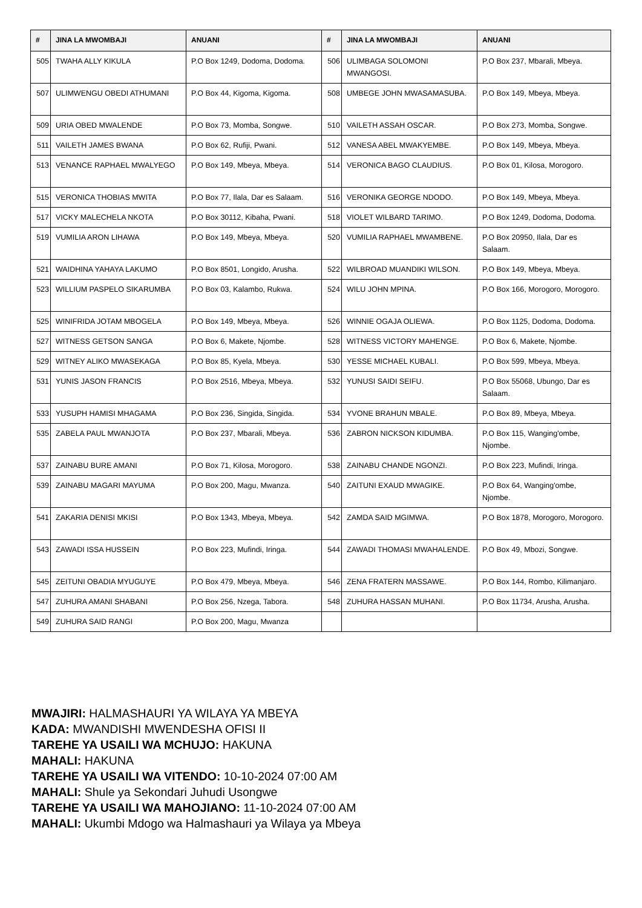| # | JINA LA MWOMBAJI | ANUANI | # | JINA LA MWOMBAJI | ANUANI |
| --- | --- | --- | --- | --- | --- |
| 505 | TWAHA ALLY KIKULA | P.O Box 1249, Dodoma, Dodoma. | 506 | ULIMBAGA SOLOMONI MWANGOSI. | P.O Box 237, Mbarali, Mbeya. |
| 507 | ULIMWENGU OBEDI ATHUMANI | P.O Box 44, Kigoma, Kigoma. | 508 | UMBEGE JOHN MWASAMASUBA. | P.O Box 149, Mbeya, Mbeya. |
| 509 | URIA OBED MWALENDE | P.O Box 73, Momba, Songwe. | 510 | VAILETH ASSAH OSCAR. | P.O Box 273, Momba, Songwe. |
| 511 | VAILETH JAMES BWANA | P.O Box 62, Rufiji, Pwani. | 512 | VANESA ABEL MWAKYEMBE. | P.O Box 149, Mbeya, Mbeya. |
| 513 | VENANCE RAPHAEL MWALYEGO | P.O Box 149, Mbeya, Mbeya. | 514 | VERONICA BAGO CLAUDIUS. | P.O Box 01, Kilosa, Morogoro. |
| 515 | VERONICA THOBIAS MWITA | P.O Box 77, Ilala, Dar es Salaam. | 516 | VERONIKA GEORGE NDODO. | P.O Box 149, Mbeya, Mbeya. |
| 517 | VICKY MALECHELA NKOTA | P.O Box 30112, Kibaha, Pwani. | 518 | VIOLET WILBARD TARIMO. | P.O Box 1249, Dodoma, Dodoma. |
| 519 | VUMILIA ARON LIHAWA | P.O Box 149, Mbeya, Mbeya. | 520 | VUMILIA RAPHAEL MWAMBENE. | P.O Box 20950, Ilala, Dar es Salaam. |
| 521 | WAIDHINA YAHAYA LAKUMO | P.O Box 8501, Longido, Arusha. | 522 | WILBROAD MUANDIKI WILSON. | P.O Box 149, Mbeya, Mbeya. |
| 523 | WILLIUM PASPELO SIKARUMBA | P.O Box 03, Kalambo, Rukwa. | 524 | WILU JOHN MPINA. | P.O Box 166, Morogoro, Morogoro. |
| 525 | WINIFRIDA JOTAM MBOGELA | P.O Box 149, Mbeya, Mbeya. | 526 | WINNIE OGAJA OLIEWA. | P.O Box 1125, Dodoma, Dodoma. |
| 527 | WITNESS GETSON SANGA | P.O Box 6, Makete, Njombe. | 528 | WITNESS VICTORY MAHENGE. | P.O Box 6, Makete, Njombe. |
| 529 | WITNEY ALIKO MWASEKAGA | P.O Box 85, Kyela, Mbeya. | 530 | YESSE MICHAEL KUBALI. | P.O Box 599, Mbeya, Mbeya. |
| 531 | YUNIS JASON FRANCIS | P.O Box 2516, Mbeya, Mbeya. | 532 | YUNUSI SAIDI SEIFU. | P.O Box 55068, Ubungo, Dar es Salaam. |
| 533 | YUSUPH HAMISI MHAGAMA | P.O Box 236, Singida, Singida. | 534 | YVONE BRAHUN MBALE. | P.O Box 89, Mbeya, Mbeya. |
| 535 | ZABELA PAUL MWANJOTA | P.O Box 237, Mbarali, Mbeya. | 536 | ZABRON NICKSON KIDUMBA. | P.O Box 115, Wanging'ombe, Njombe. |
| 537 | ZAINABU BURE AMANI | P.O Box 71, Kilosa, Morogoro. | 538 | ZAINABU CHANDE NGONZI. | P.O Box 223, Mufindi, Iringa. |
| 539 | ZAINABU MAGARI MAYUMA | P.O Box 200, Magu, Mwanza. | 540 | ZAITUNI EXAUD MWAGIKE. | P.O Box 64, Wanging'ombe, Njombe. |
| 541 | ZAKARIA DENISI MKISI | P.O Box 1343, Mbeya, Mbeya. | 542 | ZAMDA SAID MGIMWA. | P.O Box 1878, Morogoro, Morogoro. |
| 543 | ZAWADI ISSA HUSSEIN | P.O Box 223, Mufindi, Iringa. | 544 | ZAWADI THOMASI MWAHALENDE. | P.O Box 49, Mbozi, Songwe. |
| 545 | ZEITUNI OBADIA MYUGUYE | P.O Box 479, Mbeya, Mbeya. | 546 | ZENA FRATERN MASSAWE. | P.O Box 144, Rombo, Kilimanjaro. |
| 547 | ZUHURA AMANI SHABANI | P.O Box 256, Nzega, Tabora. | 548 | ZUHURA HASSAN MUHANI. | P.O Box 11734, Arusha, Arusha. |
| 549 | ZUHURA SAID RANGI | P.O Box 200, Magu, Mwanza | | | |
MWAJIRI: HALMASHAURI YA WILAYA YA MBEYA
KADA: MWANDISHI MWENDESHA OFISI II
TAREHE YA USAILI WA MCHUJO: HAKUNA
MAHALI: HAKUNA
TAREHE YA USAILI WA VITENDO: 10-10-2024 07:00 AM
MAHALI: Shule ya Sekondari Juhudi Usongwe
TAREHE YA USAILI WA MAHOJIANO: 11-10-2024 07:00 AM
MAHALI: Ukumbi Mdogo wa Halmashauri ya Wilaya ya Mbeya